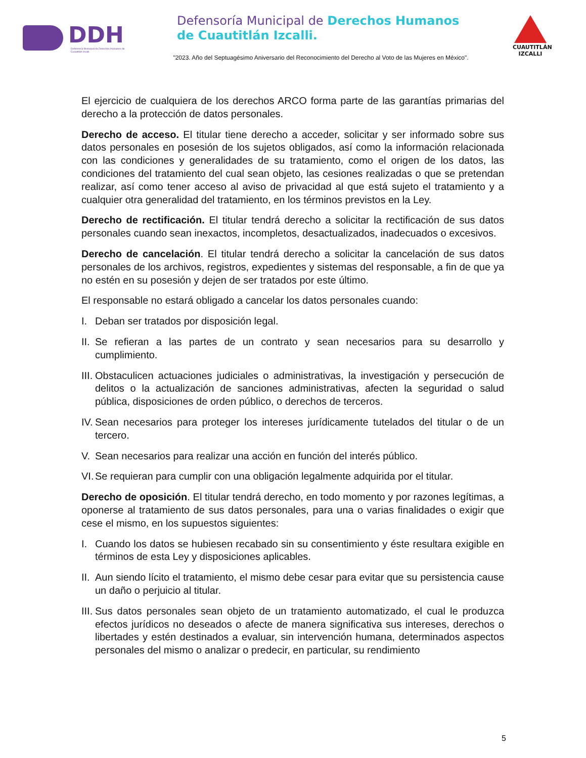DDH
Defensoría Municipal de Derechos Humanos de Cuautitlán Izcalli.
Defensoría Municipal de Derechos Humanos
de Cuautitlán Izcalli.
"2023. Año del Septuagésimo Aniversario del Reconocimiento del Derecho al Voto de las Mujeres en México".
CUAUTITLÁN
IZCALLI
El ejercicio de cualquiera de los derechos ARCO forma parte de las garantías primarias del derecho a la protección de datos personales.
Derecho de acceso. El titular tiene derecho a acceder, solicitar y ser informado sobre sus datos personales en posesión de los sujetos obligados, así como la información relacionada con las condiciones y generalidades de su tratamiento, como el origen de los datos, las condiciones del tratamiento del cual sean objeto, las cesiones realizadas o que se pretendan realizar, así como tener acceso al aviso de privacidad al que está sujeto el tratamiento y a cualquier otra generalidad del tratamiento, en los términos previstos en la Ley.
Derecho de rectificación. El titular tendrá derecho a solicitar la rectificación de sus datos personales cuando sean inexactos, incompletos, desactualizados, inadecuados o excesivos.
Derecho de cancelación. El titular tendrá derecho a solicitar la cancelación de sus datos personales de los archivos, registros, expedientes y sistemas del responsable, a fin de que ya no estén en su posesión y dejen de ser tratados por este último.
El responsable no estará obligado a cancelar los datos personales cuando:
I. Deban ser tratados por disposición legal.
II. Se refieran a las partes de un contrato y sean necesarios para su desarrollo y cumplimiento.
III. Obstaculicen actuaciones judiciales o administrativas, la investigación y persecución de delitos o la actualización de sanciones administrativas, afecten la seguridad o salud pública, disposiciones de orden público, o derechos de terceros.
IV. Sean necesarios para proteger los intereses jurídicamente tutelados del titular o de un tercero.
V. Sean necesarios para realizar una acción en función del interés público.
VI. Se requieran para cumplir con una obligación legalmente adquirida por el titular.
Derecho de oposición. El titular tendrá derecho, en todo momento y por razones legítimas, a oponerse al tratamiento de sus datos personales, para una o varias finalidades o exigir que cese el mismo, en los supuestos siguientes:
I. Cuando los datos se hubiesen recabado sin su consentimiento y éste resultara exigible en términos de esta Ley y disposiciones aplicables.
II. Aun siendo lícito el tratamiento, el mismo debe cesar para evitar que su persistencia cause un daño o perjuicio al titular.
III. Sus datos personales sean objeto de un tratamiento automatizado, el cual le produzca efectos jurídicos no deseados o afecte de manera significativa sus intereses, derechos o libertades y estén destinados a evaluar, sin intervención humana, determinados aspectos personales del mismo o analizar o predecir, en particular, su rendimiento
5